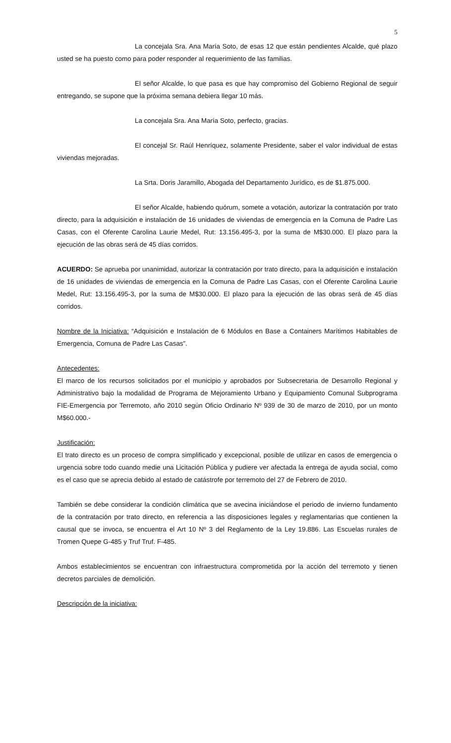5
La concejala Sra. Ana María Soto, de esas 12 que están pendientes Alcalde, qué plazo usted se ha puesto como para poder responder al requerimiento de las familias.
El señor Alcalde, lo que pasa es que hay compromiso del Gobierno Regional de seguir entregando, se supone que la próxima semana debiera llegar 10 más.
La concejala Sra. Ana María Soto, perfecto, gracias.
El concejal Sr. Raúl Henríquez, solamente Presidente, saber el valor individual de estas viviendas mejoradas.
La Srta. Doris Jaramillo, Abogada del Departamento Jurídico, es de $1.875.000.
El señor Alcalde, habiendo quórum, somete a votación, autorizar la contratación por trato directo, para la adquisición e instalación de 16 unidades de viviendas de emergencia en la Comuna de Padre Las Casas, con el Oferente Carolina Laurie Medel, Rut: 13.156.495-3, por la suma de M$30.000. El plazo para la ejecución de las obras será de 45 días corridos.
ACUERDO: Se aprueba por unanimidad, autorizar la contratación por trato directo, para la adquisición e instalación de 16 unidades de viviendas de emergencia en la Comuna de Padre Las Casas, con el Oferente Carolina Laurie Medel, Rut: 13.156.495-3, por la suma de M$30.000. El plazo para la ejecución de las obras será de 45 días corridos.
Nombre de la Iniciativa: “Adquisición e Instalación de 6 Módulos en Base a Containers Marítimos Habitables de Emergencia, Comuna de Padre Las Casas”.
Antecedentes:
El marco de los recursos solicitados por el municipio y aprobados por Subsecretaria de Desarrollo Regional y Administrativo bajo la modalidad de Programa de Mejoramiento Urbano y Equipamiento Comunal Subprograma FIE-Emergencia por Terremoto, año 2010 según Oficio Ordinario Nº 939 de 30 de marzo de 2010, por un monto M$60.000.-
Justificación:
El trato directo es un proceso de compra simplificado y excepcional, posible de utilizar en casos de emergencia o urgencia sobre todo cuando medie una Licitación Pública y pudiere ver afectada la entrega de ayuda social, como es el caso que se aprecia debido al estado de catástrofe por terremoto del 27 de Febrero de 2010.
También se debe considerar la condición climática que se avecina iniciándose el periodo de invierno fundamento de la contratación por trato directo, en referencia a las disposiciones legales y reglamentarias que contienen la causal que se invoca, se encuentra el Art 10 Nº 3 del Reglamento de la Ley 19.886. Las Escuelas rurales de Tromen Quepe G-485 y Truf Truf. F-485.
Ambos establecimientos se encuentran con infraestructura comprometida por la acción del terremoto y tienen decretos parciales de demolición.
Descripción de la iniciativa: